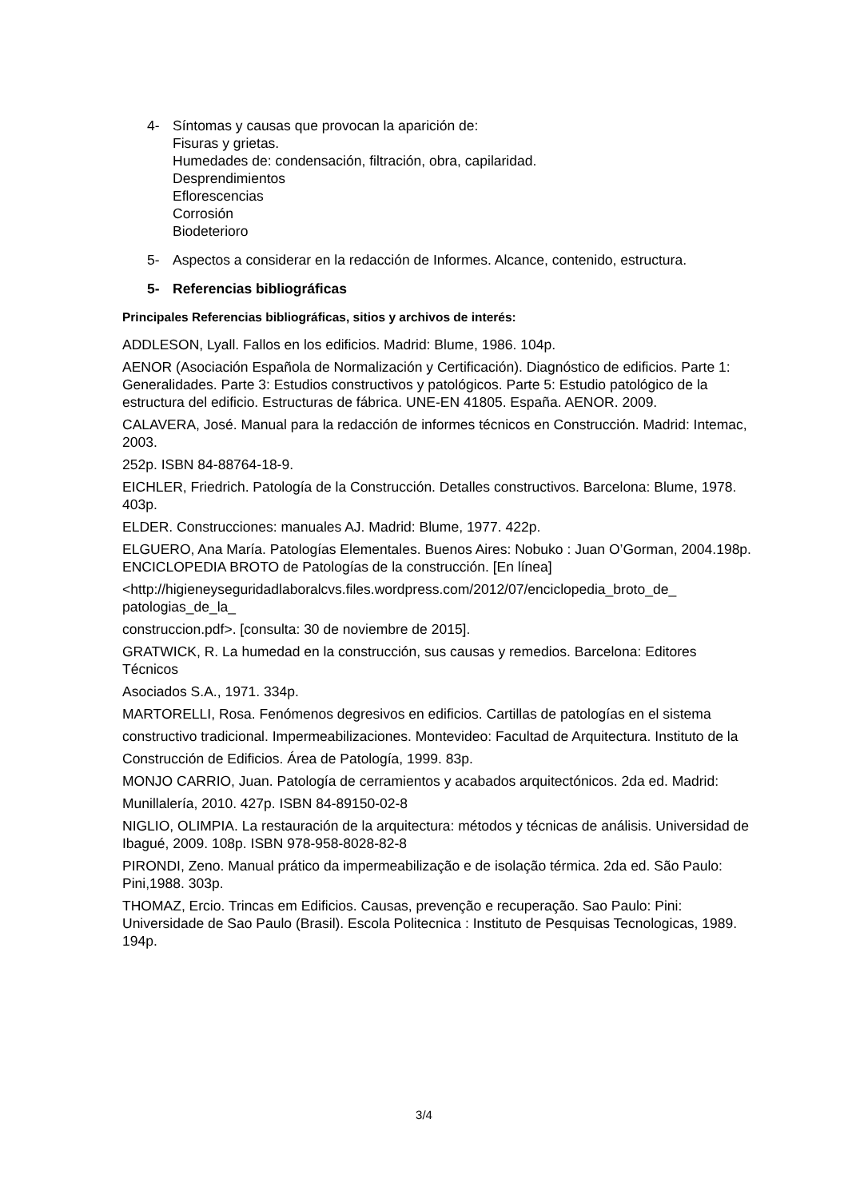4- Síntomas y causas que provocan la aparición de:
Fisuras y grietas.
Humedades de: condensación, filtración, obra, capilaridad.
Desprendimientos
Eflorescencias
Corrosión
Biodeterioro
5- Aspectos a considerar en la redacción de Informes. Alcance, contenido, estructura.
5- Referencias bibliográficas
Principales Referencias bibliográficas, sitios y archivos de interés:
ADDLESON, Lyall. Fallos en los edificios. Madrid: Blume, 1986. 104p.
AENOR (Asociación Española de Normalización y Certificación). Diagnóstico de edificios. Parte 1: Generalidades. Parte 3: Estudios constructivos y patológicos. Parte 5: Estudio patológico de la estructura del edificio. Estructuras de fábrica. UNE-EN 41805. España. AENOR. 2009.
CALAVERA, José. Manual para la redacción de informes técnicos en Construcción. Madrid: Intemac, 2003.
252p. ISBN 84-88764-18-9.
EICHLER, Friedrich. Patología de la Construcción. Detalles constructivos. Barcelona: Blume, 1978. 403p.
ELDER. Construcciones: manuales AJ. Madrid: Blume, 1977. 422p.
ELGUERO, Ana María. Patologías Elementales. Buenos Aires: Nobuko : Juan O’Gorman, 2004.198p. ENCICLOPEDIA BROTO de Patologías de la construcción. [En línea]
<http://higieneyseguridadlaboralcvs.files.wordpress.com/2012/07/enciclopedia_broto_de_ patologias_de_la_
construccion.pdf>. [consulta: 30 de noviembre de 2015].
GRATWICK, R. La humedad en la construcción, sus causas y remedios. Barcelona: Editores Técnicos
Asociados S.A., 1971. 334p.
MARTORELLI, Rosa. Fenómenos degresivos en edificios. Cartillas de patologías en el sistema
constructivo tradicional. Impermeabilizaciones. Montevideo: Facultad de Arquitectura. Instituto de la
Construcción de Edificios. Área de Patología, 1999. 83p.
MONJO CARRIO, Juan. Patología de cerramientos y acabados arquitectónicos. 2da ed. Madrid:
Munillalería, 2010. 427p. ISBN 84-89150-02-8
NIGLIO, OLIMPIA. La restauración de la arquitectura: métodos y técnicas de análisis. Universidad de Ibagué, 2009. 108p. ISBN 978-958-8028-82-8
PIRONDI, Zeno. Manual prático da impermeabilização e de isolação térmica. 2da ed. São Paulo: Pini,1988. 303p.
THOMAZ, Ercio. Trincas em Edificios. Causas, prevenção e recuperação. Sao Paulo: Pini: Universidade de Sao Paulo (Brasil). Escola Politecnica : Instituto de Pesquisas Tecnologicas, 1989. 194p.
3/4